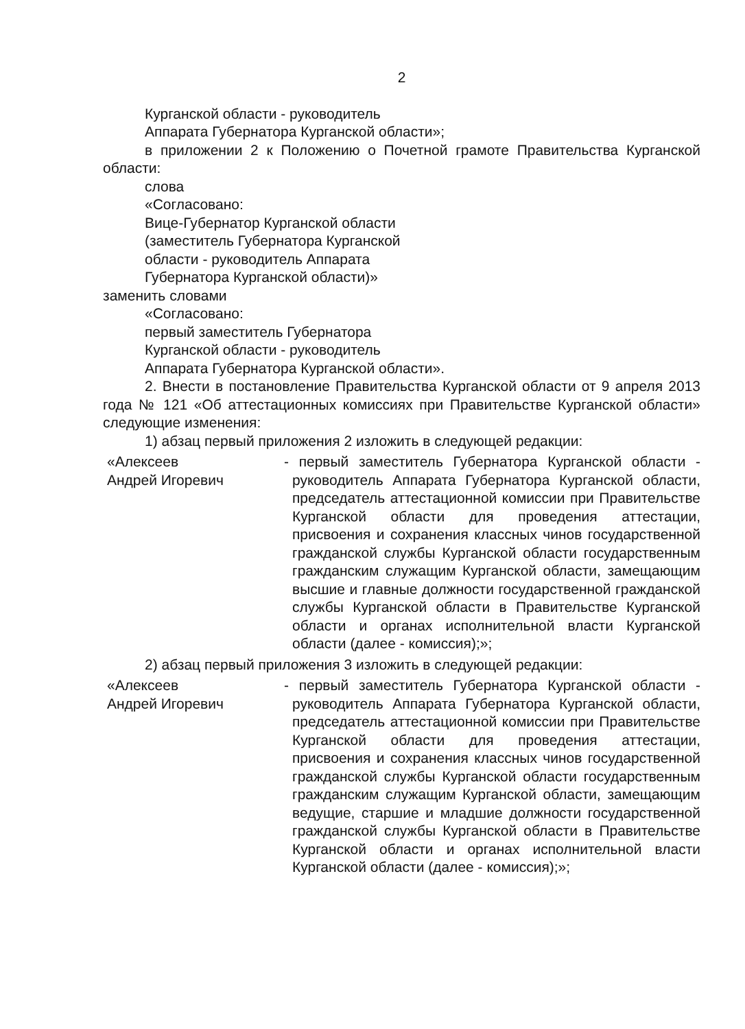2
Курганской области - руководитель
Аппарата Губернатора Курганской области»;
в приложении 2 к Положению о Почетной грамоте Правительства Курганской области:
слова
«Согласовано:
Вице-Губернатор Курганской области
(заместитель Губернатора Курганской
области - руководитель Аппарата
Губернатора Курганской области)»
заменить словами
«Согласовано:
первый заместитель Губернатора
Курганской области - руководитель
Аппарата Губернатора Курганской области».
2. Внести в постановление Правительства Курганской области от 9 апреля 2013 года № 121 «Об аттестационных комиссиях при Правительстве Курганской области» следующие изменения:
1) абзац первый приложения 2 изложить в следующей редакции:
«Алексеев
Андрей Игоревич
- первый заместитель Губернатора Курганской области - руководитель Аппарата Губернатора Курганской области, председатель аттестационной комиссии при Правительстве Курганской области для проведения аттестации, присвоения и сохранения классных чинов государственной гражданской службы Курганской области государственным гражданским служащим Курганской области, замещающим высшие и главные должности государственной гражданской службы Курганской области в Правительстве Курганской области и органах исполнительной власти Курганской области (далее - комиссия);»;
2) абзац первый приложения 3 изложить в следующей редакции:
«Алексеев
Андрей Игоревич
- первый заместитель Губернатора Курганской области - руководитель Аппарата Губернатора Курганской области, председатель аттестационной комиссии при Правительстве Курганской области для проведения аттестации, присвоения и сохранения классных чинов государственной гражданской службы Курганской области государственным гражданским служащим Курганской области, замещающим ведущие, старшие и младшие должности государственной гражданской службы Курганской области в Правительстве Курганской области и органах исполнительной власти Курганской области (далее - комиссия);»;